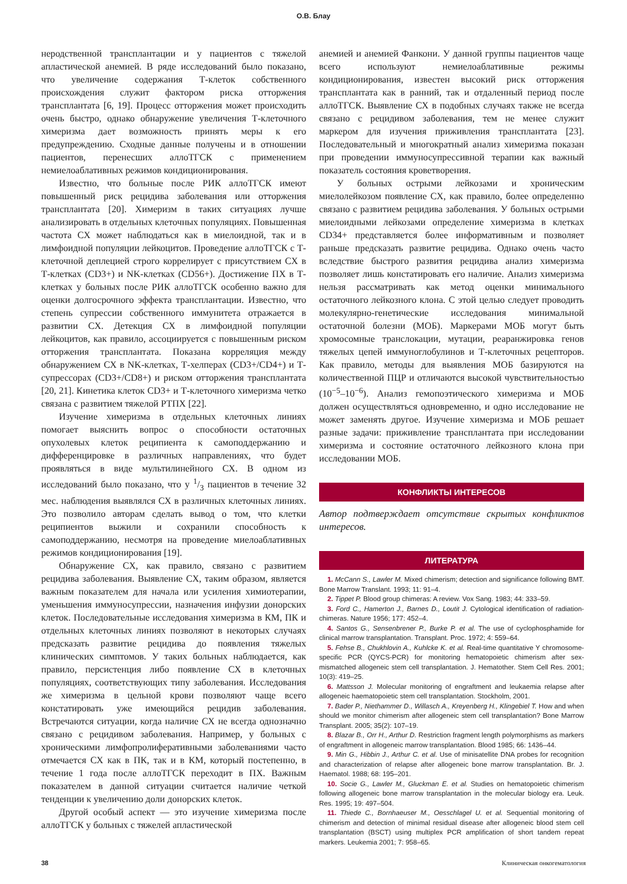О.В. Блау
неродственной трансплантации и у пациентов с тяжелой апластической анемией. В ряде исследований было показано, что увеличение содержания Т-клеток собственного происхождения служит фактором риска отторжения трансплантата [6, 19]. Процесс отторжения может происходить очень быстро, однако обнаружение увеличения Т-клеточного химеризма дает возможность принять меры к его предупреждению. Сходные данные получены и в отношении пациентов, перенесших аллоТГСК с применением немиелоаблативных режимов кондиционирования.
Известно, что больные после РИК аллоТГСК имеют повышенный риск рецидива заболевания или отторжения трансплантата [20]. Химеризм в таких ситуациях лучше анализировать в отдельных клеточных популяциях. Повышенная частота СХ может наблюдаться как в миелоидной, так и в лимфоидной популяции лейкоцитов. Проведение аллоТГСК с Т-клеточной деплецией строго коррелирует с присутствием СХ в Т-клетках (CD3+) и NK-клетках (CD56+). Достижение ПХ в Т-клетках у больных после РИК аллоТГСК особенно важно для оценки долгосрочного эффекта трансплантации. Известно, что степень супрессии собственного иммунитета отражается в развитии СХ. Детекция СХ в лимфоидной популяции лейкоцитов, как правило, ассоциируется с повышенным риском отторжения трансплантата. Показана корреляция между обнаружением СХ в NK-клетках, Т-хелперах (CD3+/CD4+) и Т-супрессорах (CD3+/CD8+) и риском отторжения трансплантата [20, 21]. Кинетика клеток CD3+ и Т-клеточного химеризма четко связана с развитием тяжелой РТПХ [22].
Изучение химеризма в отдельных клеточных линиях помогает выяснить вопрос о способности остаточных опухолевых клеток реципиента к самоподдержанию и дифференцировке в различных направлениях, что будет проявляться в виде мультилинейного СХ. В одном из исследований было показано, что у 1/3 пациентов в течение 32 мес. наблюдения выявлялся СХ в различных клеточных линиях. Это позволило авторам сделать вывод о том, что клетки реципиентов выжили и сохранили способность к самоподдержанию, несмотря на проведение миелоаблативных режимов кондиционирования [19].
Обнаружение СХ, как правило, связано с развитием рецидива заболевания. Выявление СХ, таким образом, является важным показателем для начала или усиления химиотерапии, уменьшения иммуносупрессии, назначения инфузии донорских клеток. Последовательные исследования химеризма в КМ, ПК и отдельных клеточных линиях позволяют в некоторых случаях предсказать развитие рецидива до появления тяжелых клинических симптомов. У таких больных наблюдается, как правило, персистенция либо появление СХ в клеточных популяциях, соответствующих типу заболевания. Исследования же химеризма в цельной крови позволяют чаще всего констатировать уже имеющийся рецидив заболевания. Встречаются ситуации, когда наличие СХ не всегда однозначно связано с рецидивом заболевания. Например, у больных с хроническими лимфопролиферативными заболеваниями часто отмечается СХ как в ПК, так и в КМ, который постепенно, в течение 1 года после аллоТГСК переходит в ПХ. Важным показателем в данной ситуации считается наличие четкой тенденции к увеличению доли донорских клеток.
Другой особый аспект — это изучение химеризма после аллоТГСК у больных с тяжелей апластической
анемией и анемией Фанкони. У данной группы пациентов чаще всего используют немиелоаблативные режимы кондиционирования, известен высокий риск отторжения трансплантата как в ранний, так и отдаленный период после аллоТГСК. Выявление СХ в подобных случаях также не всегда связано с рецидивом заболевания, тем не менее служит маркером для изучения приживления трансплантата [23]. Последовательный и многократный анализ химеризма показан при проведении иммуносупрессивной терапии как важный показатель состояния кроветворения.
У больных острыми лейкозами и хроническим миелолейкозом появление СХ, как правило, более определенно связано с развитием рецидива заболевания. У больных острыми миелоидными лейкозами определение химеризма в клетках CD34+ представляется более информативным и позволяет раньше предсказать развитие рецидива. Однако очень часто вследствие быстрого развития рецидива анализ химеризма позволяет лишь констатировать его наличие. Анализ химеризма нельзя рассматривать как метод оценки минимального остаточного лейкозного клона. С этой целью следует проводить молекулярно-генетические исследования минимальной остаточной болезни (МОБ). Маркерами МОБ могут быть хромосомные транслокации, мутации, реаранжировка генов тяжелых цепей иммуноглобулинов и Т-клеточных рецепторов. Как правило, методы для выявления МОБ базируются на количественной ПЦР и отличаются высокой чувствительностью (10<sup>−5</sup>–10<sup>−6</sup>). Анализ гемопоэтического химеризма и МОБ должен осуществляться одновременно, и одно исследование не может заменять другое. Изучение химеризма и МОБ решает разные задачи: приживление трансплантата при исследовании химеризма и состояние остаточного лейкозного клона при исследовании МОБ.
КОНФЛИКТЫ ИНТЕРЕСОВ
Автор подтверждает отсутствие скрытых конфликтов интересов.
ЛИТЕРАТУРА
1. McCann S., Lawler M. Mixed chimerism; detection and significance following BMT. Bone Marrow Translant. 1993; 11: 91–4.
2. Tippet P. Blood group chimeras: A review. Vox Sang. 1983; 44: 333–59.
3. Ford C., Hamerton J., Barnes D., Loutit J. Cytological identification of radiation-chimeras. Nature 1956; 177: 452–4.
4. Santos G., Sensenbrener P., Burke P. et al. The use of cyclophosphamide for clinical marrow transplantation. Transplant. Proc. 1972; 4: 559–64.
5. Fehse B., Chukhlovin A., Kuhlcke K. et al. Real-time quantitative Y chromosome-specific PCR (QYCS-PCR) for monitoring hematopoietic chimerism after sex-mismatched allogeneic stem cell transplantation. J. Hematother. Stem Cell Res. 2001; 10(3): 419–25.
6. Mattsson J. Molecular monitoring of engraftment and leukaemia relapse after allogeneic haematopoietic stem cell transplantation. Stockholm, 2001.
7. Bader P., Niethammer D., Willasch A., Kreyenberg H., Klingebiel T. How and when should we monitor chimerism after allogeneic stem cell transplantation? Bone Marrow Transplant. 2005; 35(2): 107–19.
8. Blazar B., Orr H., Arthur D. Restriction fragment length polymorphisms as markers of engraftment in allogeneic marrow transplantation. Blood 1985; 66: 1436–44.
9. Min G., Hibbin J., Arthur C. et al. Use of minisatellite DNA probes for recognition and characterization of relapse after allogeneic bone marrow transplantation. Br. J. Haematol. 1988; 68: 195–201.
10. Socie G., Lawler M., Gluckman E. et al. Studies on hematopoietic chimerism following allogeneic bone marrow transplantation in the molecular biology era. Leuk. Res. 1995; 19: 497–504.
11. Thiede C., Bornhaeuser M., Oesschlagel U. et al. Sequential monitoring of chimerism and detection of minimal residual disease after allogeneic blood stem cell transplantation (BSCT) using multiplex PCR amplification of short tandem repeat markers. Leukemia 2001; 7: 958–65.
38 Клиническая онкогематология